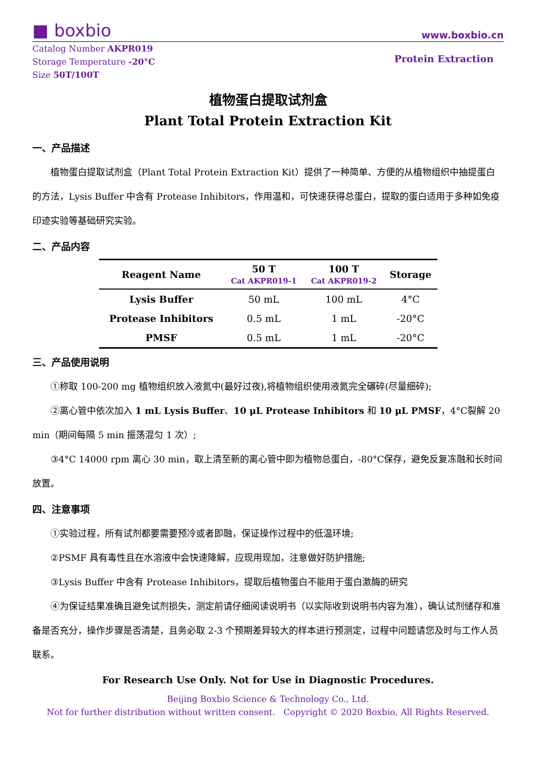■ boxbio
www.boxbio.cn
Catalog Number AKPR019
Storage Temperature -20°C
Size 50T/100T
Protein Extraction
植物蛋白提取试剂盒
Plant Total Protein Extraction Kit
一、产品描述
植物蛋白提取试剂盒（Plant Total Protein Extraction Kit）提供了一种简单、方便的从植物组织中抽提蛋白的方法，Lysis Buffer 中含有 Protease Inhibitors，作用温和，可快速获得总蛋白，提取的蛋白适用于多种如免疫印迹实验等基础研究实验。
二、产品内容
| Reagent Name | 50 T Cat AKPR019-1 | 100 T Cat AKPR019-2 | Storage |
| --- | --- | --- | --- |
| Lysis Buffer | 50 mL | 100 mL | 4°C |
| Protease Inhibitors | 0.5 mL | 1 mL | -20°C |
| PMSF | 0.5 mL | 1 mL | -20°C |
三、产品使用说明
①称取 100-200 mg 植物组织放入液氮中(最好过夜),将植物组织使用液氮完全碾碎(尽量细碎);
②离心管中依次加入 1 mL Lysis Buffer、10 μL Protease Inhibitors 和 10 μL PMSF，4°C裂解 20 min（期间每隔 5 min 振荡混匀 1 次）;
③4°C 14000 rpm 离心 30 min，取上清至新的离心管中即为植物总蛋白，-80°C保存，避免反复冻融和长时间放置。
四、注意事项
①实验过程，所有试剂都要需要预冷或者即融，保证操作过程中的低温环境;
②PSMF 具有毒性且在水溶液中会快速降解，应现用现加，注意做好防护措施;
③Lysis Buffer 中含有 Protease Inhibitors，提取后植物蛋白不能用于蛋白激酶的研究
④为保证结果准确且避免试剂损失，测定前请仔细阅读说明书（以实际收到说明书内容为准），确认试剂储存和准备是否充分，操作步骤是否清楚，且务必取 2-3 个预期差异较大的样本进行预测定，过程中问题请您及时与工作人员联系。
For Research Use Only. Not for Use in Diagnostic Procedures.
Beijing Boxbio Science & Technology Co., Ltd.
Not for further distribution without written consent. Copyright © 2020 Boxbio, All Rights Reserved.